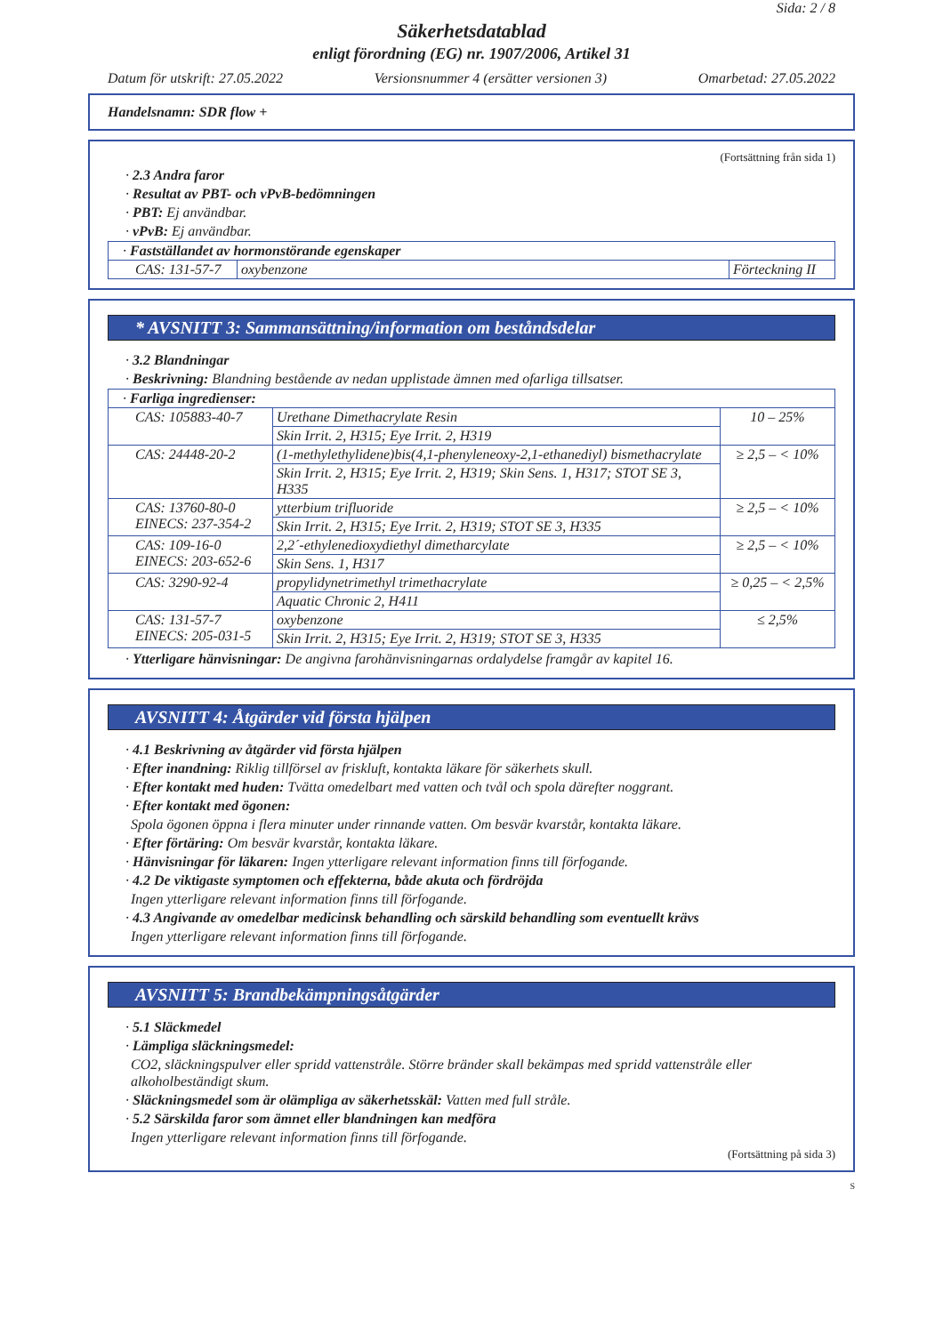Sida: 2 / 8
Säkerhetsdatablad
enligt förordning (EG) nr. 1907/2006, Artikel 31
Datum för utskrift: 27.05.2022 Versionsnummer 4 (ersätter versionen 3) Omarbetad: 27.05.2022
Handelsnamn: SDR flow +
(Fortsättning från sida 1)
· 2.3 Andra faror
· Resultat av PBT- och vPvB-bedömningen
· PBT: Ej användbar.
· vPvB: Ej användbar.
| · Fastställandet av hormonstörande egenskaper | | |
| CAS: 131-57-7 | oxybenzone | Förteckning II |
* AVSNITT 3: Sammansättning/information om beståndsdelar
· 3.2 Blandningar
· Beskrivning: Blandning bestående av nedan upplistade ämnen med ofarliga tillsatser.
| · Farliga ingredienser: | | |
| CAS: 105883-40-7 | Urethane Dimethacrylate Resin | 10 – 25% |
| | Skin Irrit. 2, H315; Eye Irrit. 2, H319 | |
| CAS: 24448-20-2 | (1-methylethylidene)bis(4,1-phenyleneoxy-2,1-ethanediyl) bismethacrylate | ≥ 2,5 – < 10% |
| | Skin Irrit. 2, H315; Eye Irrit. 2, H319; Skin Sens. 1, H317; STOT SE 3, H335 | |
| CAS: 13760-80-0 EINECS: 237-354-2 | ytterbium trifluoride | ≥ 2,5 – < 10% |
| | Skin Irrit. 2, H315; Eye Irrit. 2, H319; STOT SE 3, H335 | |
| CAS: 109-16-0 EINECS: 203-652-6 | 2,2´-ethylenedioxydiethyl dimetharcylate | ≥ 2,5 – < 10% |
| | Skin Sens. 1, H317 | |
| CAS: 3290-92-4 | propylidynetrimethyl trimethacrylate | ≥ 0,25 – < 2,5% |
| | Aquatic Chronic 2, H411 | |
| CAS: 131-57-7 EINECS: 205-031-5 | oxybenzone | ≤ 2,5% |
| | Skin Irrit. 2, H315; Eye Irrit. 2, H319; STOT SE 3, H335 | |
· Ytterligare hänvisningar: De angivna farohänvisningarnas ordalydelse framgår av kapitel 16.
AVSNITT 4: Åtgärder vid första hjälpen
· 4.1 Beskrivning av åtgärder vid första hjälpen
· Efter inandning: Riklig tillförsel av friskluft, kontakta läkare för säkerhets skull.
· Efter kontakt med huden: Tvätta omedelbart med vatten och tvål och spola därefter noggrant.
· Efter kontakt med ögonen:
Spola ögonen öppna i flera minuter under rinnande vatten. Om besvär kvarstår, kontakta läkare.
· Efter förtäring: Om besvär kvarstår, kontakta läkare.
· Hänvisningar för läkaren: Ingen ytterligare relevant information finns till förfogande.
· 4.2 De viktigaste symptomen och effekterna, både akuta och fördröjda
Ingen ytterligare relevant information finns till förfogande.
· 4.3 Angivande av omedelbar medicinsk behandling och särskild behandling som eventuellt krävs
Ingen ytterligare relevant information finns till förfogande.
AVSNITT 5: Brandbekämpningsåtgärder
· 5.1 Släckmedel
· Lämpliga släckningsmedel:
CO2, släckningspulver eller spridd vattenstråle. Större bränder skall bekämpas med spridd vattenstråle eller alkoholbeständigt skum.
· Släckningsmedel som är olämpliga av säkerhetsskäl: Vatten med full stråle.
· 5.2 Särskilda faror som ämnet eller blandningen kan medföra
Ingen ytterligare relevant information finns till förfogande.
(Fortsättning på sida 3)
S